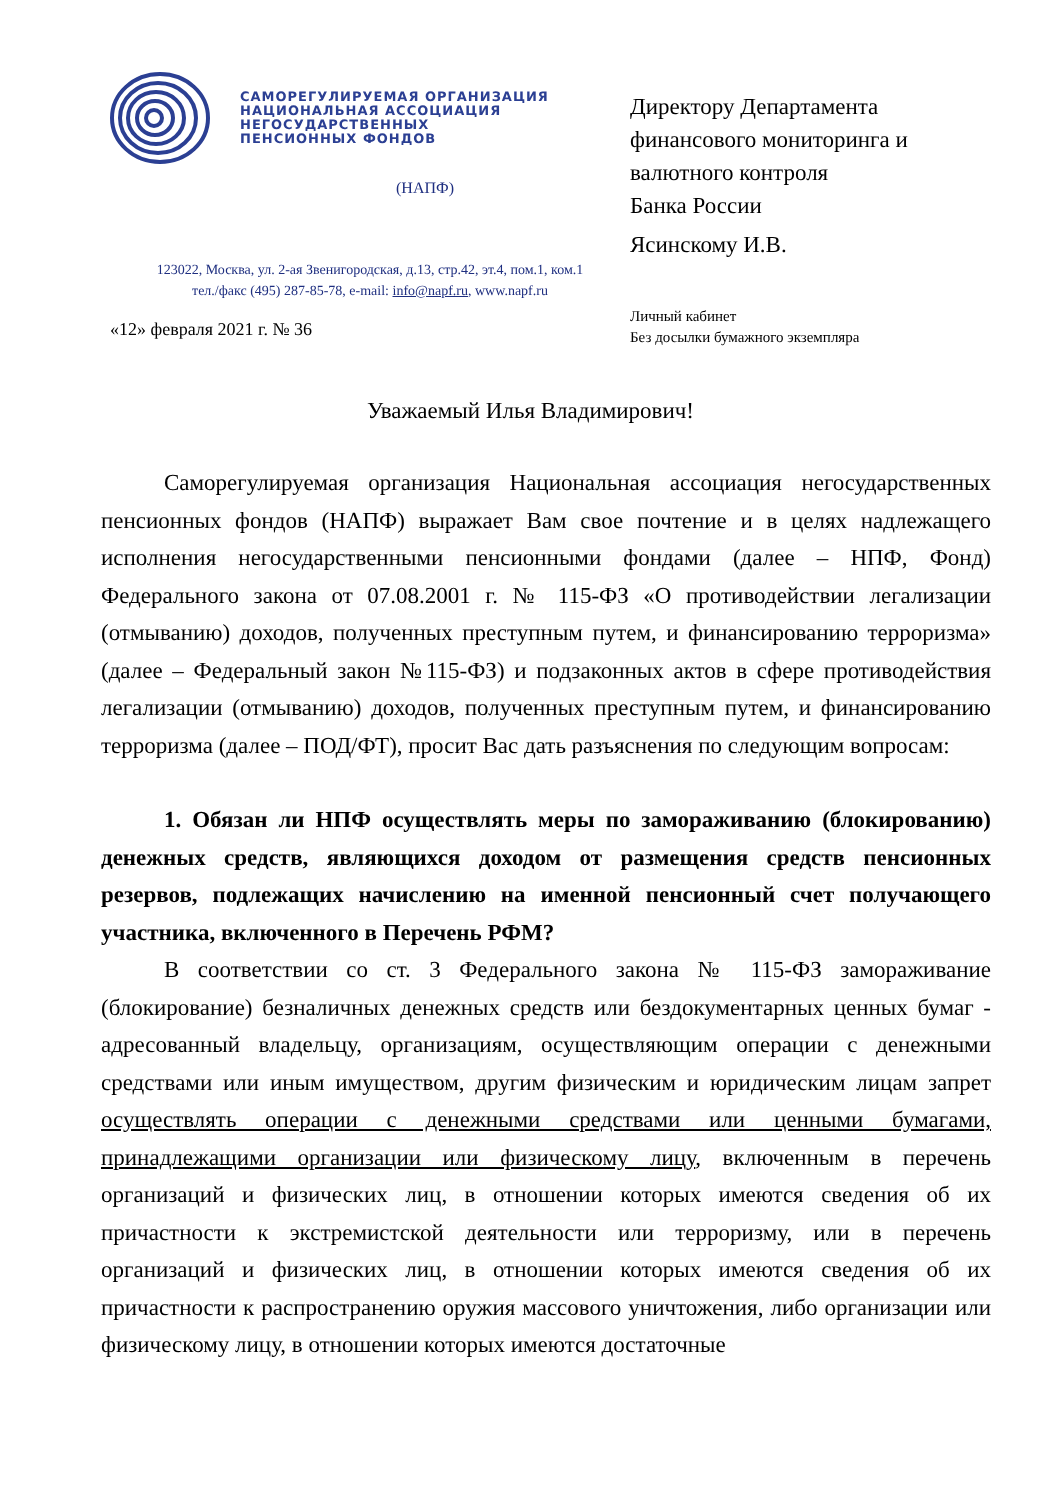САМОРЕГУЛИРУЕМАЯ ОРГАНИЗАЦИЯ
НАЦИОНАЛЬНАЯ АССОЦИАЦИЯ
НЕГОСУДАРСТВЕННЫХ
ПЕНСИОННЫХ ФОНДОВ
(НАПФ)
123022, Москва, ул. 2-ая Звенигородская, д.13, стр.42, эт.4, пом.1, ком.1
тел./факс (495) 287-85-78, e-mail: info@napf.ru, www.napf.ru
«12» февраля 2021 г. № 36
Директору Департамента
финансового мониторинга и
валютного контроля
Банка России
Ясинскому И.В.
Личный кабинет
Без досылки бумажного экземпляра
Уважаемый Илья Владимирович!
Саморегулируемая организация Национальная ассоциация негосударственных пенсионных фондов (НАПФ) выражает Вам свое почтение и в целях надлежащего исполнения негосударственными пенсионными фондами (далее – НПФ, Фонд) Федерального закона от 07.08.2001 г. № 115-ФЗ «О противодействии легализации (отмыванию) доходов, полученных преступным путем, и финансированию терроризма» (далее – Федеральный закон №115-ФЗ) и подзаконных актов в сфере противодействия легализации (отмыванию) доходов, полученных преступным путем, и финансированию терроризма (далее – ПОД/ФТ), просит Вас дать разъяснения по следующим вопросам:
1. Обязан ли НПФ осуществлять меры по замораживанию (блокированию) денежных средств, являющихся доходом от размещения средств пенсионных резервов, подлежащих начислению на именной пенсионный счет получающего участника, включенного в Перечень РФМ?
В соответствии со ст. 3 Федерального закона № 115-ФЗ замораживание (блокирование) безналичных денежных средств или бездокументарных ценных бумаг - адресованный владельцу, организациям, осуществляющим операции с денежными средствами или иным имуществом, другим физическим и юридическим лицам запрет осуществлять операции с денежными средствами или ценными бумагами, принадлежащими организации или физическому лицу, включенным в перечень организаций и физических лиц, в отношении которых имеются сведения об их причастности к экстремистской деятельности или терроризму, или в перечень организаций и физических лиц, в отношении которых имеются сведения об их причастности к распространению оружия массового уничтожения, либо организации или физическому лицу, в отношении которых имеются достаточные